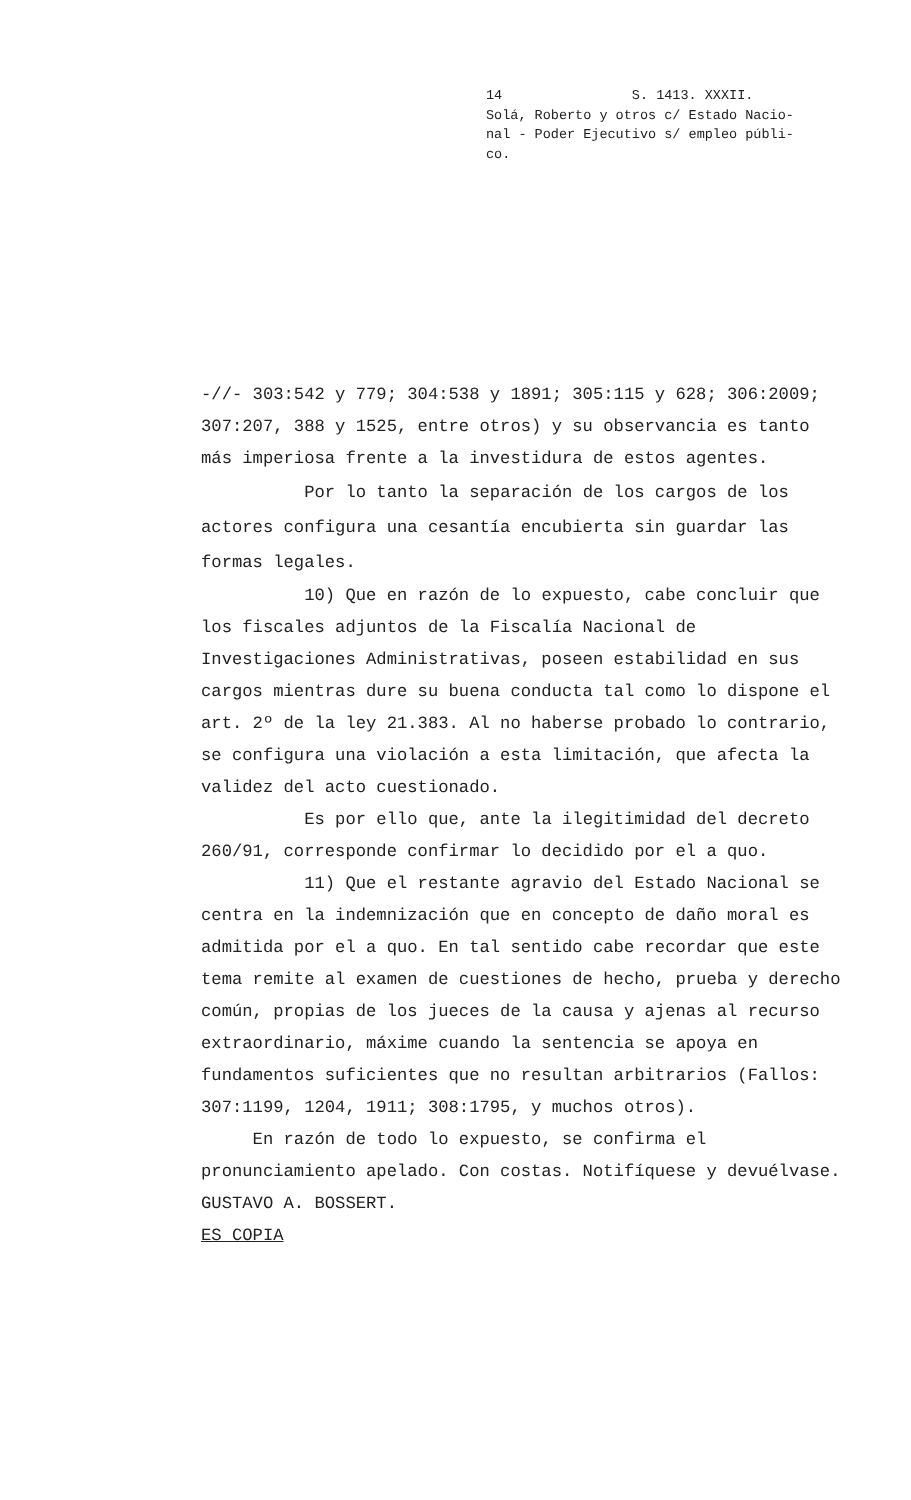14 S. 1413. XXXII.
Solá, Roberto y otros c/ Estado Nacio-
nal - Poder Ejecutivo s/ empleo públi-
co.
-//- 303:542 y 779; 304:538 y 1891; 305:115 y 628; 306:2009; 307:207, 388 y 1525, entre otros) y su observancia es tanto más imperiosa frente a la investidura de estos agentes.
Por lo tanto la separación de los cargos de los actores configura una cesantía encubierta sin guardar las formas legales.
10) Que en razón de lo expuesto, cabe concluir que los fiscales adjuntos de la Fiscalía Nacional de Investigaciones Administrativas, poseen estabilidad en sus cargos mientras dure su buena conducta tal como lo dispone el art. 2º de la ley 21.383. Al no haberse probado lo contrario, se configura una violación a esta limitación, que afecta la validez del acto cuestionado.
Es por ello que, ante la ilegitimidad del decreto 260/91, corresponde confirmar lo decidido por el a quo.
11) Que el restante agravio del Estado Nacional se centra en la indemnización que en concepto de daño moral es admitida por el a quo. En tal sentido cabe recordar que este tema remite al examen de cuestiones de hecho, prueba y derecho común, propias de los jueces de la causa y ajenas al recurso extraordinario, máxime cuando la sentencia se apoya en fundamentos suficientes que no resultan arbitrarios (Fallos: 307:1199, 1204, 1911; 308:1795, y muchos otros).
En razón de todo lo expuesto, se confirma el pronunciamiento apelado. Con costas. Notifíquese y devuélvase. GUSTAVO A. BOSSERT.
ES COPIA